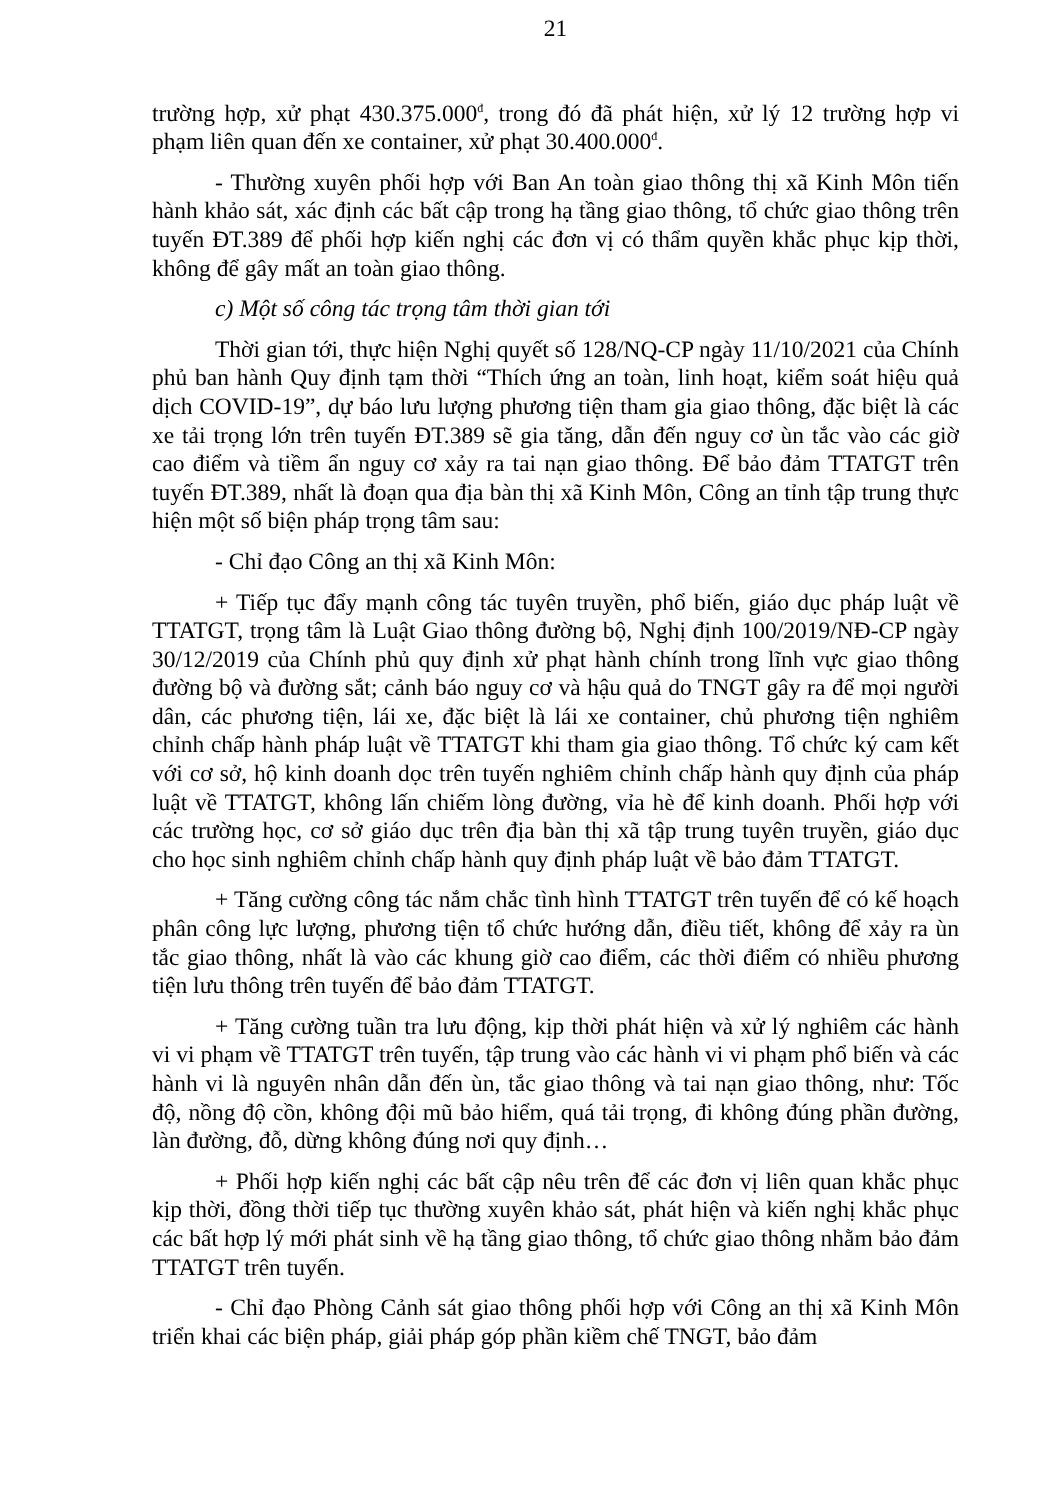21
trường hợp, xử phạt 430.375.000<sup>đ</sup>, trong đó đã phát hiện, xử lý 12 trường hợp vi phạm liên quan đến xe container, xử phạt 30.400.000<sup>đ</sup>.
- Thường xuyên phối hợp với Ban An toàn giao thông thị xã Kinh Môn tiến hành khảo sát, xác định các bất cập trong hạ tầng giao thông, tổ chức giao thông trên tuyến ĐT.389 để phối hợp kiến nghị các đơn vị có thẩm quyền khắc phục kịp thời, không để gây mất an toàn giao thông.
c) Một số công tác trọng tâm thời gian tới
Thời gian tới, thực hiện Nghị quyết số 128/NQ-CP ngày 11/10/2021 của Chính phủ ban hành Quy định tạm thời “Thích ứng an toàn, linh hoạt, kiểm soát hiệu quả dịch COVID-19”, dự báo lưu lượng phương tiện tham gia giao thông, đặc biệt là các xe tải trọng lớn trên tuyến ĐT.389 sẽ gia tăng, dẫn đến nguy cơ ùn tắc vào các giờ cao điểm và tiềm ẩn nguy cơ xảy ra tai nạn giao thông. Để bảo đảm TTATGT trên tuyến ĐT.389, nhất là đoạn qua địa bàn thị xã Kinh Môn, Công an tỉnh tập trung thực hiện một số biện pháp trọng tâm sau:
- Chỉ đạo Công an thị xã Kinh Môn:
+ Tiếp tục đẩy mạnh công tác tuyên truyền, phổ biến, giáo dục pháp luật về TTATGT, trọng tâm là Luật Giao thông đường bộ, Nghị định 100/2019/NĐ-CP ngày 30/12/2019 của Chính phủ quy định xử phạt hành chính trong lĩnh vực giao thông đường bộ và đường sắt; cảnh báo nguy cơ và hậu quả do TNGT gây ra để mọi người dân, các phương tiện, lái xe, đặc biệt là lái xe container, chủ phương tiện nghiêm chỉnh chấp hành pháp luật về TTATGT khi tham gia giao thông. Tổ chức ký cam kết với cơ sở, hộ kinh doanh dọc trên tuyến nghiêm chỉnh chấp hành quy định của pháp luật về TTATGT, không lấn chiếm lòng đường, vỉa hè để kinh doanh. Phối hợp với các trường học, cơ sở giáo dục trên địa bàn thị xã tập trung tuyên truyền, giáo dục cho học sinh nghiêm chỉnh chấp hành quy định pháp luật về bảo đảm TTATGT.
+ Tăng cường công tác nắm chắc tình hình TTATGT trên tuyến để có kế hoạch phân công lực lượng, phương tiện tổ chức hướng dẫn, điều tiết, không để xảy ra ùn tắc giao thông, nhất là vào các khung giờ cao điểm, các thời điểm có nhiều phương tiện lưu thông trên tuyến để bảo đảm TTATGT.
+ Tăng cường tuần tra lưu động, kịp thời phát hiện và xử lý nghiêm các hành vi vi phạm về TTATGT trên tuyến, tập trung vào các hành vi vi phạm phổ biến và các hành vi là nguyên nhân dẫn đến ùn, tắc giao thông và tai nạn giao thông, như: Tốc độ, nồng độ cồn, không đội mũ bảo hiểm, quá tải trọng, đi không đúng phần đường, làn đường, đỗ, dừng không đúng nơi quy định…
+ Phối hợp kiến nghị các bất cập nêu trên để các đơn vị liên quan khắc phục kịp thời, đồng thời tiếp tục thường xuyên khảo sát, phát hiện và kiến nghị khắc phục các bất hợp lý mới phát sinh về hạ tầng giao thông, tổ chức giao thông nhằm bảo đảm TTATGT trên tuyến.
- Chỉ đạo Phòng Cảnh sát giao thông phối hợp với Công an thị xã Kinh Môn triển khai các biện pháp, giải pháp góp phần kiềm chế TNGT, bảo đảm